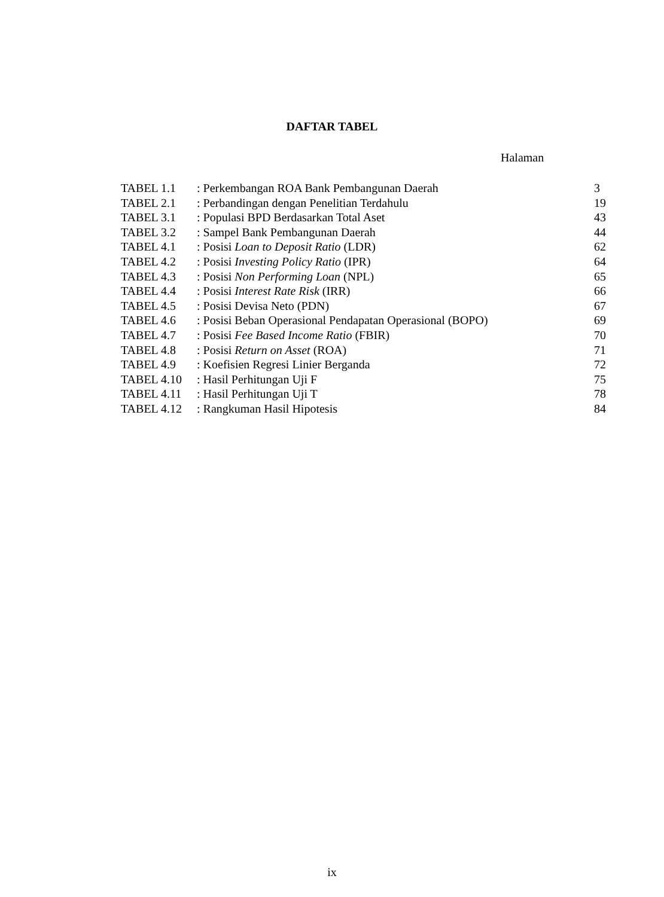DAFTAR TABEL
Halaman
| TABEL 1.1 | : Perkembangan ROA Bank Pembangunan Daerah | 3 |
| TABEL 2.1 | : Perbandingan dengan Penelitian Terdahulu | 19 |
| TABEL 3.1 | : Populasi BPD Berdasarkan Total Aset | 43 |
| TABEL 3.2 | : Sampel Bank Pembangunan Daerah | 44 |
| TABEL 4.1 | : Posisi Loan to Deposit Ratio (LDR) | 62 |
| TABEL 4.2 | : Posisi Investing Policy Ratio (IPR) | 64 |
| TABEL 4.3 | : Posisi Non Performing Loan (NPL) | 65 |
| TABEL 4.4 | : Posisi Interest Rate Risk (IRR) | 66 |
| TABEL 4.5 | : Posisi Devisa Neto (PDN) | 67 |
| TABEL 4.6 | : Posisi Beban Operasional Pendapatan Operasional (BOPO) | 69 |
| TABEL 4.7 | : Posisi Fee Based Income Ratio (FBIR) | 70 |
| TABEL 4.8 | : Posisi Return on Asset (ROA) | 71 |
| TABEL 4.9 | : Koefisien Regresi Linier Berganda | 72 |
| TABEL 4.10 | : Hasil Perhitungan Uji F | 75 |
| TABEL 4.11 | : Hasil Perhitungan Uji T | 78 |
| TABEL 4.12 | : Rangkuman Hasil Hipotesis | 84 |
ix